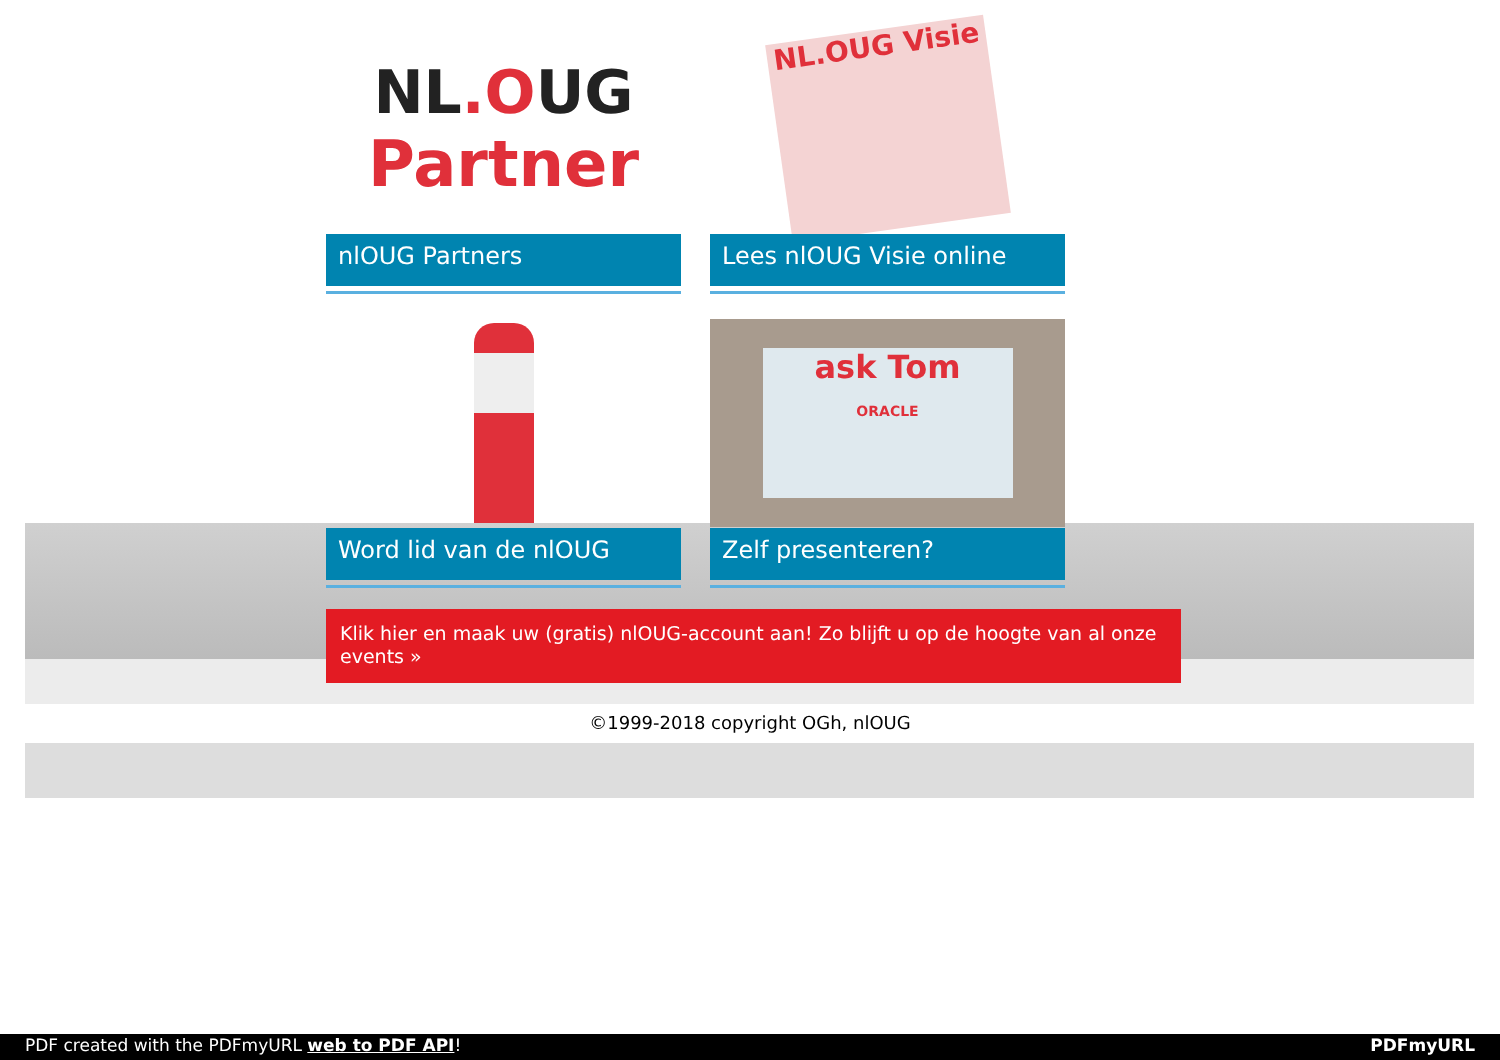NL.OUG
Partner
nlOUG Partners
NL.OUG Visie
Lees nlOUG Visie online
Word lid van de nlOUG
ask Tom
ORACLE
Zelf presenteren?
Klik hier en maak uw (gratis) nlOUG-account aan! Zo blijft u op de hoogte van al onze events »
©1999-2018 copyright OGh, nlOUG
PDF created with the PDFmyURL web to PDF API! PDFmyURL